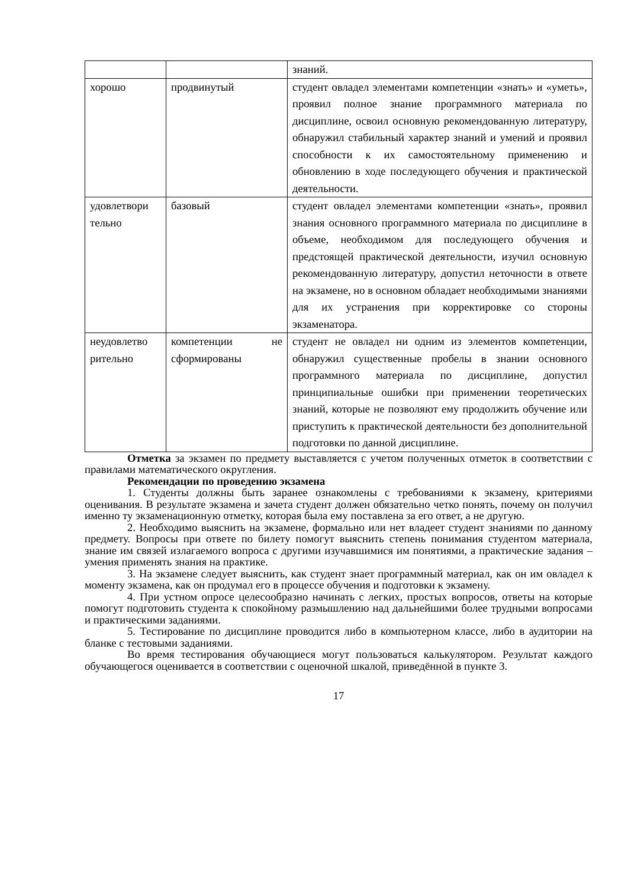| | | знаний. |
| хорошо | продвинутый | студент овладел элементами компетенции «знать» и «уметь», проявил полное знание программного материала по дисциплине, освоил основную рекомендованную литературу, обнаружил стабильный характер знаний и умений и проявил способности к их самостоятельному применению и обновлению в ходе последующего обучения и практической деятельности. |
| удовлетвори тельно | базовый | студент овладел элементами компетенции «знать», проявил знания основного программного материала по дисциплине в объеме, необходимом для последующего обучения и предстоящей практической деятельности, изучил основную рекомендованную литературу, допустил неточности в ответе на экзамене, но в основном обладает необходимыми знаниями для их устранения при корректировке со стороны экзаменатора. |
| неудовлетво рительно | компетенции не сформированы | студент не овладел ни одним из элементов компетенции, обнаружил существенные пробелы в знании основного программного материала по дисциплине, допустил принципиальные ошибки при применении теоретических знаний, которые не позволяют ему продолжить обучение или приступить к практической деятельности без дополнительной подготовки по данной дисциплине. |
Отметка за экзамен по предмету выставляется с учетом полученных отметок в соответствии с правилами математического округления.
Рекомендации по проведению экзамена
1. Студенты должны быть заранее ознакомлены с требованиями к экзамену, критериями оценивания. В результате экзамена и зачета студент должен обязательно четко понять, почему он получил именно ту экзаменационную отметку, которая была ему поставлена за его ответ, а не другую.
2. Необходимо выяснить на экзамене, формально или нет владеет студент знаниями по данному предмету. Вопросы при ответе по билету помогут выяснить степень понимания студентом материала, знание им связей излагаемого вопроса с другими изучавшимися им понятиями, а практические задания – умения применять знания на практике.
3. На экзамене следует выяснить, как студент знает программный материал, как он им овладел к моменту экзамена, как он продумал его в процессе обучения и подготовки к экзамену.
4. При устном опросе целесообразно начинать с легких, простых вопросов, ответы на которые помогут подготовить студента к спокойному размышлению над дальнейшими более трудными вопросами и практическими заданиями.
5. Тестирование по дисциплине проводится либо в компьютерном классе, либо в аудитории на бланке с тестовыми заданиями.
Во время тестирования обучающиеся могут пользоваться калькулятором. Результат каждого обучающегося оценивается в соответствии с оценочной шкалой, приведённой в пункте 3.
17